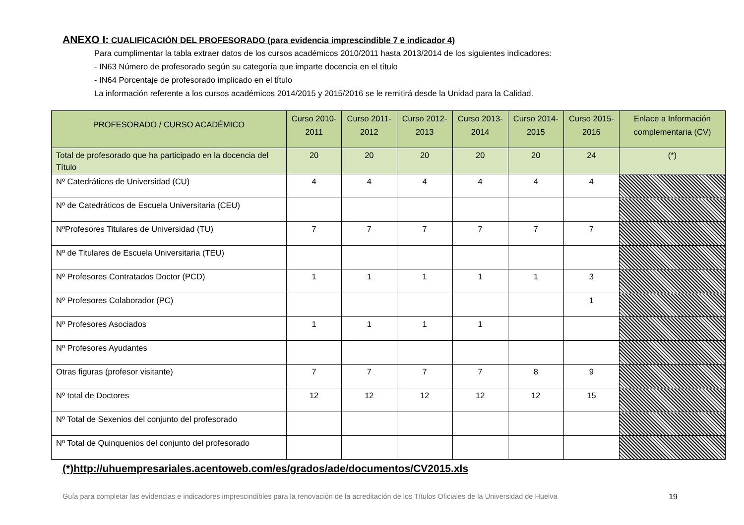ANEXO I: CUALIFICACIÓN DEL PROFESORADO (para evidencia imprescindible 7 e indicador 4)
Para cumplimentar la tabla extraer datos de los cursos académicos 2010/2011 hasta 2013/2014 de los siguientes indicadores:
- IN63 Número de profesorado según su categoría que imparte docencia en el título
- IN64 Porcentaje de profesorado implicado en el título
La información referente a los cursos académicos 2014/2015 y 2015/2016 se le remitirá desde la Unidad para la Calidad.
| PROFESORADO / CURSO ACADÉMICO | Curso 2010-2011 | Curso 2011-2012 | Curso 2012-2013 | Curso 2013-2014 | Curso 2014-2015 | Curso 2015-2016 | Enlace a Información complementaria (CV) |
| --- | --- | --- | --- | --- | --- | --- | --- |
| Total de profesorado que ha participado en la docencia del Título | 20 | 20 | 20 | 20 | 20 | 24 | (*) |
| Nº Catedráticos de Universidad (CU) | 4 | 4 | 4 | 4 | 4 | 4 | |
| Nº de Catedráticos de Escuela Universitaria (CEU) | | | | | | | |
| NºProfesores Titulares de Universidad (TU) | 7 | 7 | 7 | 7 | 7 | 7 | |
| Nº de Titulares de Escuela Universitaria (TEU) | | | | | | | |
| Nº Profesores Contratados Doctor (PCD) | 1 | 1 | 1 | 1 | 1 | 3 | |
| Nº Profesores Colaborador (PC) | | | | | | 1 | |
| Nº Profesores Asociados | 1 | 1 | 1 | 1 | | | |
| Nº Profesores Ayudantes | | | | | | | |
| Otras figuras (profesor visitante) | 7 | 7 | 7 | 7 | 8 | 9 | |
| Nº total de Doctores | 12 | 12 | 12 | 12 | 12 | 15 | |
| Nº Total de Sexenios del conjunto del profesorado | | | | | | | |
| Nº Total de Quinquenios del conjunto del profesorado | | | | | | | |
(*)http://uhuempresariales.acentoweb.com/es/grados/ade/documentos/CV2015.xls
Guía para completar las evidencias e indicadores imprescindibles para la renovación de la acreditación de los Títulos Oficiales de la Universidad de Huelva 19